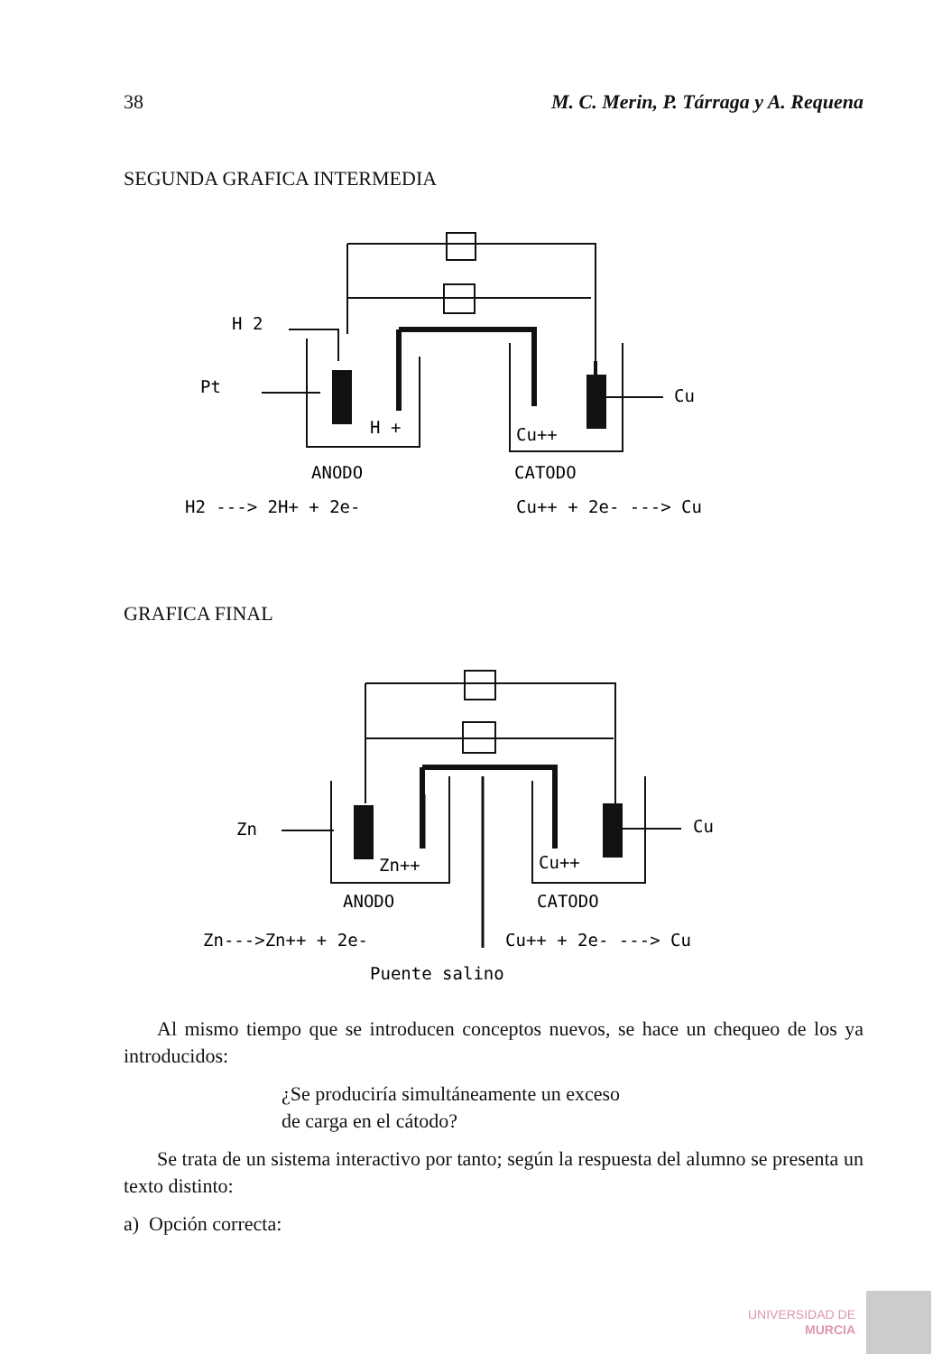38 M. C. Merin, P. Tárraga y A. Requena
SEGUNDA GRAFICA INTERMEDIA
H 2
Pt
Cu
H +
Cu++
ANODO
CATODO
H2 ---> 2H+ + 2e-
Cu++ + 2e- ---> Cu
GRAFICA FINAL
Zn
Cu
Zn++
Cu++
ANODO
CATODO
Zn--->Zn++ + 2e-
Cu++ + 2e- ---> Cu
Puente salino
Al mismo tiempo que se introducen conceptos nuevos, se hace un chequeo de los ya introducidos:
¿Se produciría simultáneamente un exceso
de carga en el cátodo?
Se trata de un sistema interactivo por tanto; según la respuesta del alumno se presenta un texto distinto:
a) Opción correcta:
UNIVERSIDAD DE
MURCIA